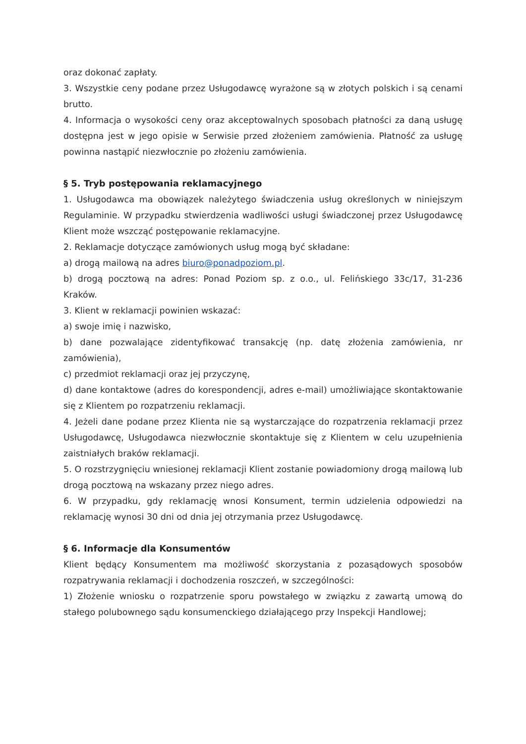oraz dokonać zapłaty.
3. Wszystkie ceny podane przez Usługodawcę wyrażone są w złotych polskich i są cenami brutto.
4. Informacja o wysokości ceny oraz akceptowalnych sposobach płatności za daną usługę dostępna jest w jego opisie w Serwisie przed złożeniem zamówienia. Płatność za usługę powinna nastąpić niezwłocznie po złożeniu zamówienia.
§ 5. Tryb postępowania reklamacyjnego
1. Usługodawca ma obowiązek należytego świadczenia usług określonych w niniejszym Regulaminie. W przypadku stwierdzenia wadliwości usługi świadczonej przez Usługodawcę Klient może wszcząć postępowanie reklamacyjne.
2. Reklamacje dotyczące zamówionych usług mogą być składane:
a) drogą mailową na adres biuro@ponadpoziom.pl.
b) drogą pocztową na adres: Ponad Poziom sp. z o.o., ul. Felińskiego 33c/17, 31-236 Kraków.
3. Klient w reklamacji powinien wskazać:
a) swoje imię i nazwisko,
b) dane pozwalające zidentyfikować transakcję (np. datę złożenia zamówienia, nr zamówienia),
c) przedmiot reklamacji oraz jej przyczynę,
d) dane kontaktowe (adres do korespondencji, adres e-mail) umożliwiające skontaktowanie się z Klientem po rozpatrzeniu reklamacji.
4. Jeżeli dane podane przez Klienta nie są wystarczające do rozpatrzenia reklamacji przez Usługodawcę, Usługodawca niezwłocznie skontaktuje się z Klientem w celu uzupełnienia zaistniałych braków reklamacji.
5. O rozstrzygnięciu wniesionej reklamacji Klient zostanie powiadomiony drogą mailową lub drogą pocztową na wskazany przez niego adres.
6. W przypadku, gdy reklamację wnosi Konsument, termin udzielenia odpowiedzi na reklamację wynosi 30 dni od dnia jej otrzymania przez Usługodawcę.
§ 6. Informacje dla Konsumentów
Klient będący Konsumentem ma możliwość skorzystania z pozasądowych sposobów rozpatrywania reklamacji i dochodzenia roszczeń, w szczególności:
1) Złożenie wniosku o rozpatrzenie sporu powstałego w związku z zawartą umową do stałego polubownego sądu konsumenckiego działającego przy Inspekcji Handlowej;